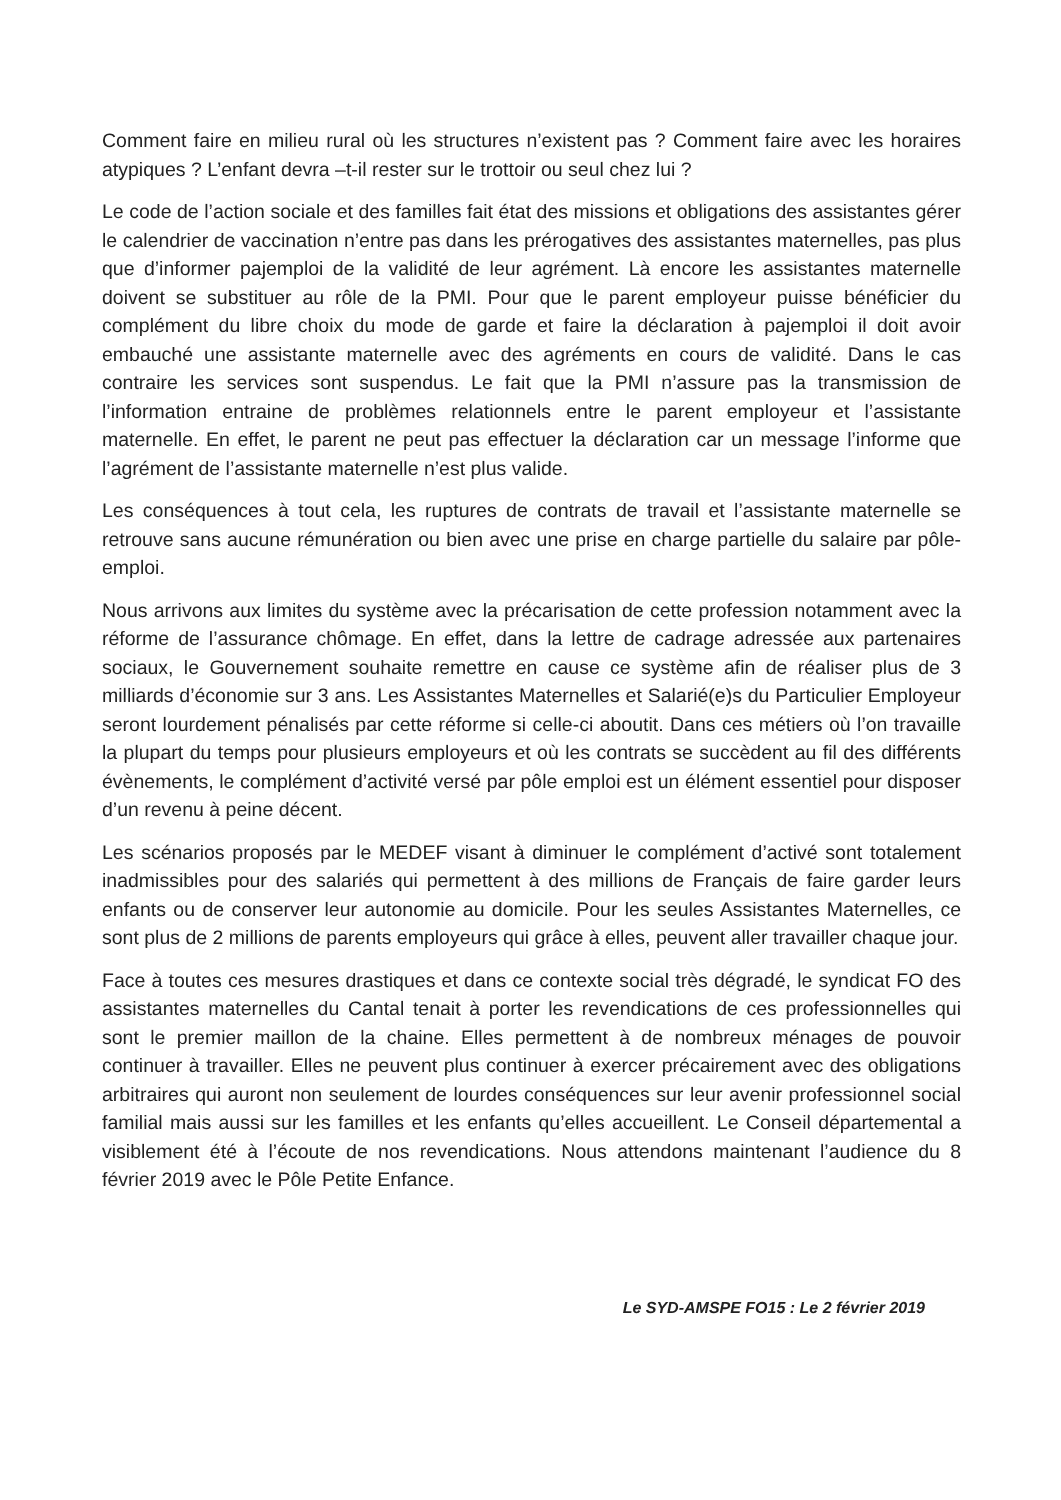Comment faire en milieu rural où les structures n’existent pas ? Comment faire avec les horaires atypiques ? L’enfant devra –t-il rester sur le trottoir ou seul chez lui ?
Le code de l’action sociale et des familles fait état des missions et obligations des assistantes gérer le calendrier de vaccination n’entre pas dans les prérogatives des assistantes maternelles, pas plus que d’informer pajemploi de la validité de leur agrément. Là encore les assistantes maternelle doivent se substituer au rôle de la PMI. Pour que le parent employeur puisse bénéficier du complément du libre choix du mode de garde et faire la déclaration à pajemploi il doit avoir embauché une assistante maternelle avec des agréments en cours de validité. Dans le cas contraire les services sont suspendus. Le fait que la PMI n’assure pas la transmission de l’information entraine de problèmes relationnels entre le parent employeur et l’assistante maternelle. En effet, le parent ne peut pas effectuer la déclaration car un message l’informe que l’agrément de l’assistante maternelle n’est plus valide.
Les conséquences à tout cela, les ruptures de contrats de travail et l’assistante maternelle se retrouve sans aucune rémunération ou bien avec une prise en charge partielle du salaire par pôle-emploi.
Nous arrivons aux limites du système avec la précarisation de cette profession notamment avec la réforme de l’assurance chômage. En effet, dans la lettre de cadrage adressée aux partenaires sociaux, le Gouvernement souhaite remettre en cause ce système afin de réaliser plus de 3 milliards d’économie sur 3 ans. Les Assistantes Maternelles et Salarié(e)s du Particulier Employeur seront lourdement pénalisés par cette réforme si celle-ci aboutit. Dans ces métiers où l’on travaille la plupart du temps pour plusieurs employeurs et où les contrats se succèdent au fil des différents évènements, le complément d’activité versé par pôle emploi est un élément essentiel pour disposer d’un revenu à peine décent.
Les scénarios proposés par le MEDEF visant à diminuer le complément d’activé sont totalement inadmissibles pour des salariés qui permettent à des millions de Français de faire garder leurs enfants ou de conserver leur autonomie au domicile. Pour les seules Assistantes Maternelles, ce sont plus de 2 millions de parents employeurs qui grâce à elles, peuvent aller travailler chaque jour.
Face à toutes ces mesures drastiques et dans ce contexte social très dégradé, le syndicat FO des assistantes maternelles du Cantal tenait à porter les revendications de ces professionnelles qui sont le premier maillon de la chaine. Elles permettent à de nombreux ménages de pouvoir continuer à travailler. Elles ne peuvent plus continuer à exercer précairement avec des obligations arbitraires qui auront non seulement de lourdes conséquences sur leur avenir professionnel social familial mais aussi sur les familles et les enfants qu’elles accueillent. Le Conseil départemental a visiblement été à l’écoute de nos revendications. Nous attendons maintenant l’audience du 8 février 2019 avec le Pôle Petite Enfance.
Le SYD-AMSPE FO15 : Le 2 février 2019